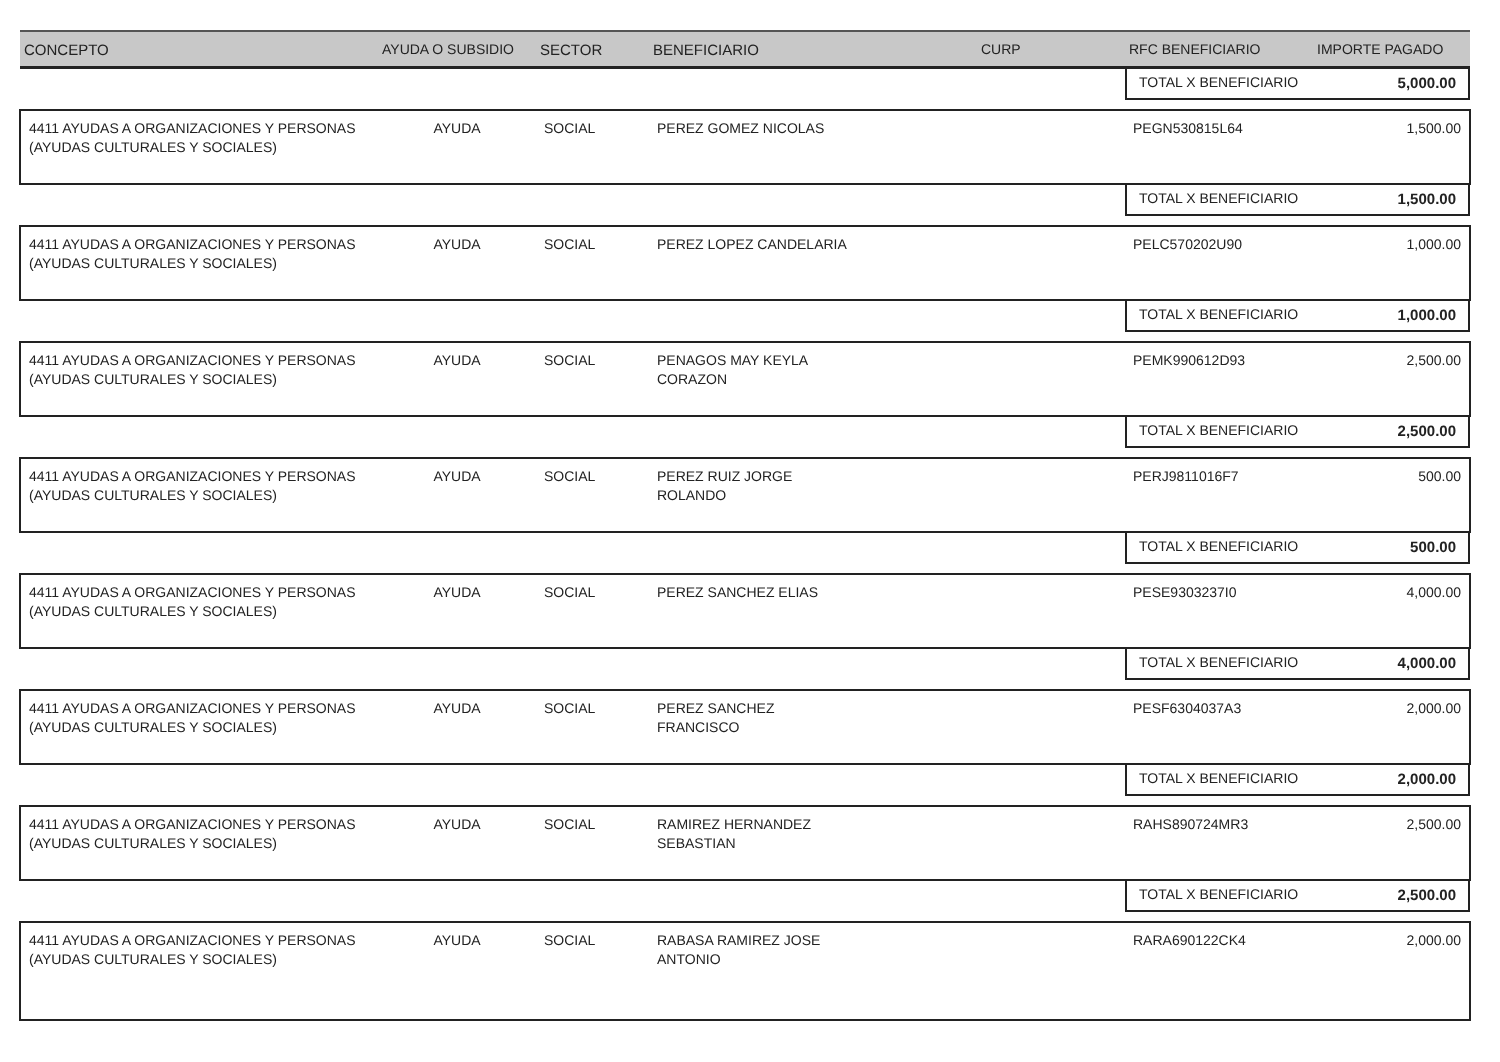| CONCEPTO | AYUDA O SUBSIDIO | SECTOR | BENEFICIARIO | CURP | RFC BENEFICIARIO | IMPORTE PAGADO |
| --- | --- | --- | --- | --- | --- | --- |
| | | | | | TOTAL X BENEFICIARIO 5,000.00 | |
| 4411 AYUDAS A ORGANIZACIONES Y PERSONAS (AYUDAS CULTURALES Y SOCIALES) | AYUDA | SOCIAL | PEREZ GOMEZ NICOLAS | | PEGN530815L64 | 1,500.00 |
| | | | | | TOTAL X BENEFICIARIO 1,500.00 | |
| 4411 AYUDAS A ORGANIZACIONES Y PERSONAS (AYUDAS CULTURALES Y SOCIALES) | AYUDA | SOCIAL | PEREZ LOPEZ CANDELARIA | | PELC570202U90 | 1,000.00 |
| | | | | | TOTAL X BENEFICIARIO 1,000.00 | |
| 4411 AYUDAS A ORGANIZACIONES Y PERSONAS (AYUDAS CULTURALES Y SOCIALES) | AYUDA | SOCIAL | PENAGOS MAY KEYLA CORAZON | | PEMK990612D93 | 2,500.00 |
| | | | | | TOTAL X BENEFICIARIO 2,500.00 | |
| 4411 AYUDAS A ORGANIZACIONES Y PERSONAS (AYUDAS CULTURALES Y SOCIALES) | AYUDA | SOCIAL | PEREZ RUIZ JORGE ROLANDO | | PERJ9811016F7 | 500.00 |
| | | | | | TOTAL X BENEFICIARIO 500.00 | |
| 4411 AYUDAS A ORGANIZACIONES Y PERSONAS (AYUDAS CULTURALES Y SOCIALES) | AYUDA | SOCIAL | PEREZ SANCHEZ ELIAS | | PESE9303237I0 | 4,000.00 |
| | | | | | TOTAL X BENEFICIARIO 4,000.00 | |
| 4411 AYUDAS A ORGANIZACIONES Y PERSONAS (AYUDAS CULTURALES Y SOCIALES) | AYUDA | SOCIAL | PEREZ SANCHEZ FRANCISCO | | PESF6304037A3 | 2,000.00 |
| | | | | | TOTAL X BENEFICIARIO 2,000.00 | |
| 4411 AYUDAS A ORGANIZACIONES Y PERSONAS (AYUDAS CULTURALES Y SOCIALES) | AYUDA | SOCIAL | RAMIREZ HERNANDEZ SEBASTIAN | | RAHS890724MR3 | 2,500.00 |
| | | | | | TOTAL X BENEFICIARIO 2,500.00 | |
| 4411 AYUDAS A ORGANIZACIONES Y PERSONAS (AYUDAS CULTURALES Y SOCIALES) | AYUDA | SOCIAL | RABASA RAMIREZ JOSE ANTONIO | | RARA690122CK4 | 2,000.00 |